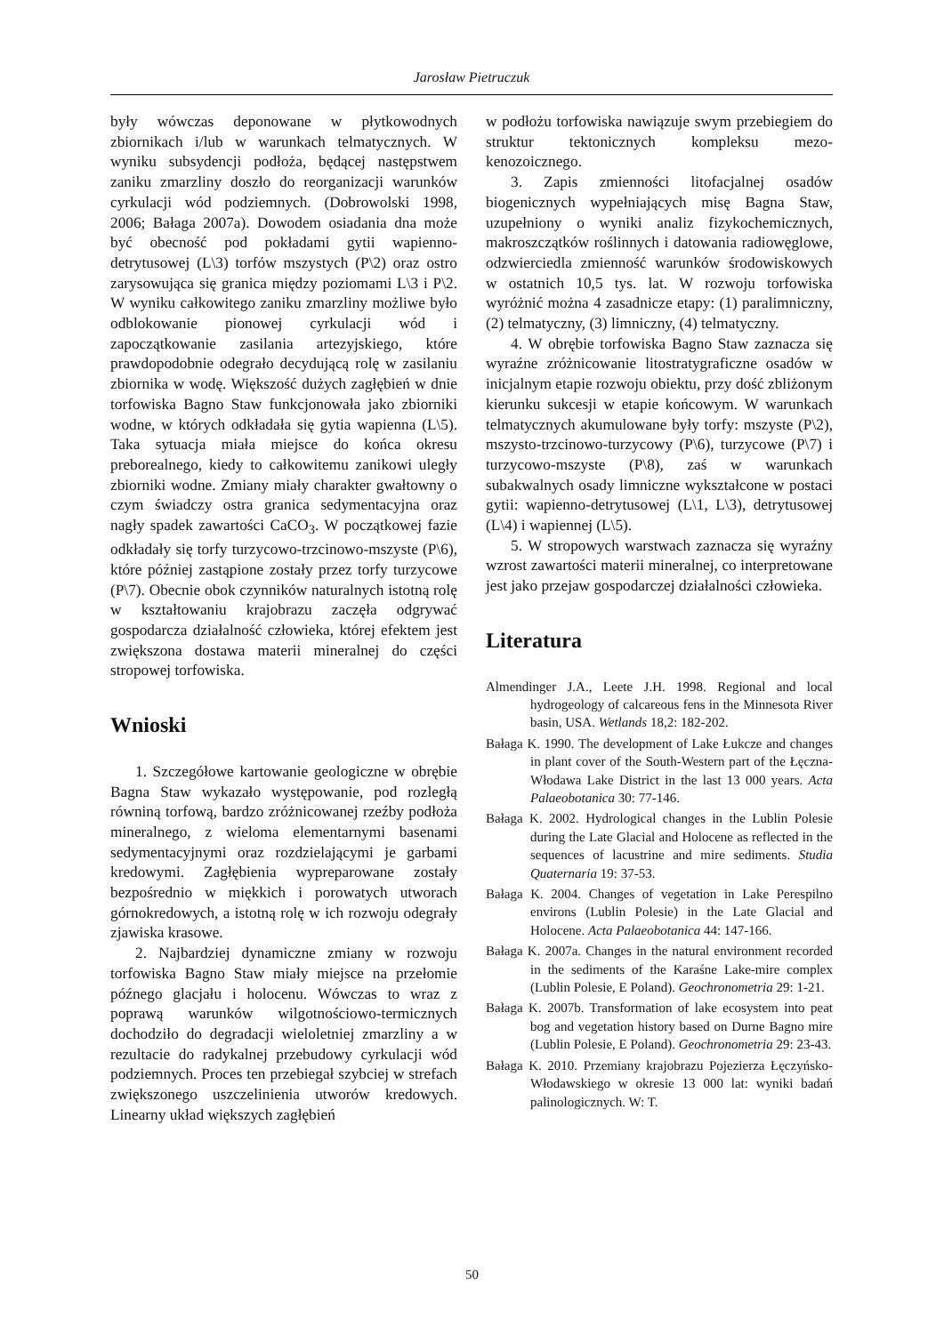Jarosław Pietruczuk
były wówczas deponowane w płytkowodnych zbiornikach i/lub w warunkach telmatycznych. W wyniku subsydencji podłoża, będącej następstwem zaniku zmarzliny doszło do reorganizacji warunków cyrkulacji wód podziemnych. (Dobrowolski 1998, 2006; Bałaga 2007a). Dowodem osiadania dna może być obecność pod pokładami gytii wapienno-detrytusowej (L\3) torfów mszystych (P\2) oraz ostro zarysowująca się granica między poziomami L\3 i P\2. W wyniku całkowitego zaniku zmarzliny możliwe było odblokowanie pionowej cyrkulacji wód i zapoczątkowanie zasilania artezyjskiego, które prawdopodobnie odegrało decydującą rolę w zasilaniu zbiornika w wodę. Większość dużych zagłębień w dnie torfowiska Bagno Staw funkcjonowała jako zbiorniki wodne, w których odkładała się gytia wapienna (L\5). Taka sytuacja miała miejsce do końca okresu preborealnego, kiedy to całkowitemu zanikowi uległy zbiorniki wodne. Zmiany miały charakter gwałtowny o czym świadczy ostra granica sedymentacyjna oraz nagły spadek zawartości CaCO<sub>3</sub>. W początkowej fazie odkładały się torfy turzycowo-trzcinowo-mszyste (P\6), które później zastąpione zostały przez torfy turzycowe (P\7). Obecnie obok czynników naturalnych istotną rolę w kształtowaniu krajobrazu zaczęła odgrywać gospodarcza działalność człowieka, której efektem jest zwiększona dostawa materii mineralnej do części stropowej torfowiska.
Wnioski
1. Szczegółowe kartowanie geologiczne w obrębie Bagna Staw wykazało występowanie, pod rozległą równiną torfową, bardzo zróżnicowanej rzeźby podłoża mineralnego, z wieloma elementarnymi basenami sedymentacyjnymi oraz rozdzielającymi je garbami kredowymi. Zagłębienia wypreparowane zostały bezpośrednio w miękkich i porowatych utworach górnokredowych, a istotną rolę w ich rozwoju odegrały zjawiska krasowe.
2. Najbardziej dynamiczne zmiany w rozwoju torfowiska Bagno Staw miały miejsce na przełomie późnego glacjału i holocenu. Wówczas to wraz z poprawą warunków wilgotnościowo-termicznych dochodziło do degradacji wieloletniej zmarzliny a w rezultacie do radykalnej przebudowy cyrkulacji wód podziemnych. Proces ten przebiegał szybciej w strefach zwiększonego uszczelinienia utworów kredowych. Linearny układ większych zagłębień
w podłożu torfowiska nawiązuje swym przebiegiem do struktur tektonicznych kompleksu mezo-kenozoicznego.
3. Zapis zmienności litofacjalnej osadów biogenicznych wypełniających misę Bagna Staw, uzupełniony o wyniki analiz fizykochemicznych, makroszczątków roślinnych i datowania radiowęglowe, odzwierciedla zmienność warunków środowiskowych w ostatnich 10,5 tys. lat. W rozwoju torfowiska wyróżnić można 4 zasadnicze etapy: (1) paralimniczny, (2) telmatyczny, (3) limniczny, (4) telmatyczny.
4. W obrębie torfowiska Bagno Staw zaznacza się wyraźne zróżnicowanie litostratygraficzne osadów w inicjalnym etapie rozwoju obiektu, przy dość zbliżonym kierunku sukcesji w etapie końcowym. W warunkach telmatycznych akumulowane były torfy: mszyste (P\2), mszysto-trzcinowo-turzycowy (P\6), turzycowe (P\7) i turzycowo-mszyste (P\8), zaś w warunkach subakwalnych osady limniczne wykształcone w postaci gytii: wapienno-detrytusowej (L\1, L\3), detrytusowej (L\4) i wapiennej (L\5).
5. W stropowych warstwach zaznacza się wyraźny wzrost zawartości materii mineralnej, co interpretowane jest jako przejaw gospodarczej działalności człowieka.
Literatura
Almendinger J.A., Leete J.H. 1998. Regional and local hydrogeology of calcareous fens in the Minnesota River basin, USA. Wetlands 18,2: 182-202.
Bałaga K. 1990. The development of Lake Łukcze and changes in plant cover of the South-Western part of the Łęczna-Włodawa Lake District in the last 13 000 years. Acta Palaeobotanica 30: 77-146.
Bałaga K. 2002. Hydrological changes in the Lublin Polesie during the Late Glacial and Holocene as reflected in the sequences of lacustrine and mire sediments. Studia Quaternaria 19: 37-53.
Bałaga K. 2004. Changes of vegetation in Lake Perespilno environs (Lublin Polesie) in the Late Glacial and Holocene. Acta Palaeobotanica 44: 147-166.
Bałaga K. 2007a. Changes in the natural environment recorded in the sediments of the Karaśne Lake-mire complex (Lublin Polesie, E Poland). Geochronometria 29: 1-21.
Bałaga K. 2007b. Transformation of lake ecosystem into peat bog and vegetation history based on Durne Bagno mire (Lublin Polesie, E Poland). Geochronometria 29: 23-43.
Bałaga K. 2010. Przemiany krajobrazu Pojezierza Łęczyńsko-Włodawskiego w okresie 13 000 lat: wyniki badań palinologicznych. W: T.
50